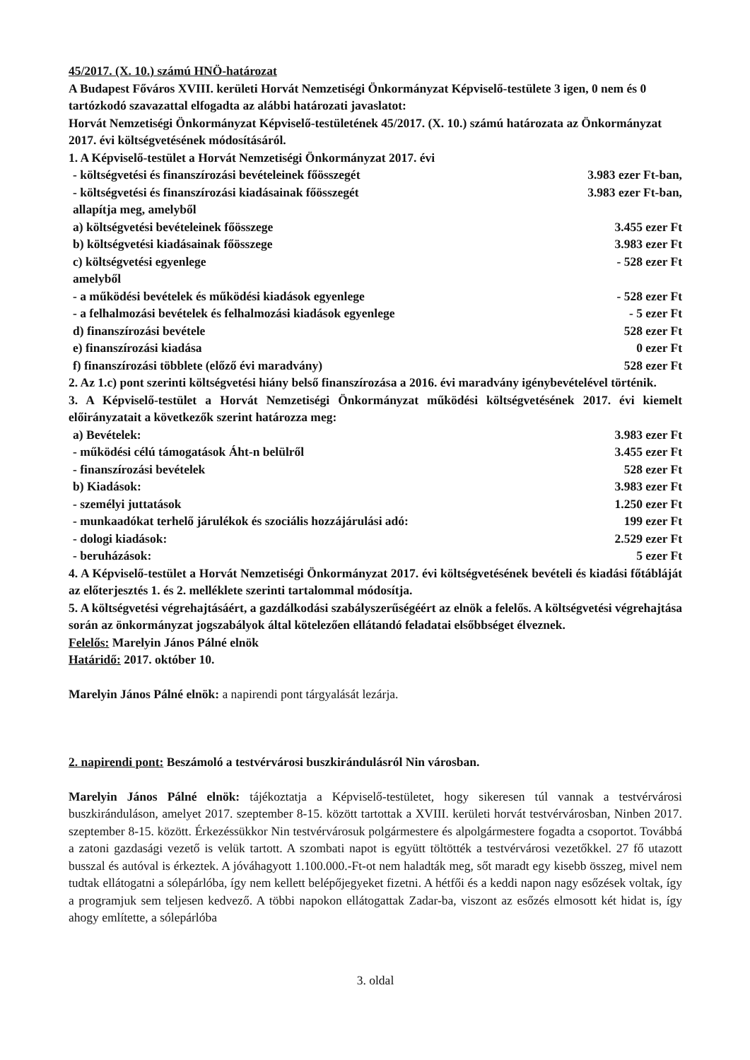45/2017. (X. 10.) számú HNÖ-határozat
A Budapest Főváros XVIII. kerületi Horvát Nemzetiségi Önkormányzat Képviselő-testülete 3 igen, 0 nem és 0 tartózkodó szavazattal elfogadta az alábbi határozati javaslatot:
Horvát Nemzetiségi Önkormányzat Képviselő-testületének 45/2017. (X. 10.) számú határozata az Önkormányzat 2017. évi költségvetésének módosításáról.
1. A Képviselő-testület a Horvát Nemzetiségi Önkormányzat 2017. évi
- költségvetési és finanszírozási bevételeinek főösszegét 3.983 ezer Ft-ban,
- költségvetési és finanszírozási kiadásainak főösszegét 3.983 ezer Ft-ban,
allapítja meg, amelyből
a) költségvetési bevételeinek főösszege 3.455 ezer Ft
b) költségvetési kiadásainak főösszege 3.983 ezer Ft
c) költségvetési egyenlege - 528 ezer Ft
amelyből
- a működési bevételek és működési kiadások egyenlege - 528 ezer Ft
- a felhalmozási bevételek és felhalmozási kiadások egyenlege - 5 ezer Ft
d) finanszírozási bevétele 528 ezer Ft
e) finanszírozási kiadása 0 ezer Ft
f) finanszírozási többlete (előző évi maradvány) 528 ezer Ft
2. Az 1.c) pont szerinti költségvetési hiány belső finanszírozása a 2016. évi maradvány igénybevételével történik.
3. A Képviselő-testület a Horvát Nemzetiségi Önkormányzat működési költségvetésének 2017. évi kiemelt előirányzatait a következők szerint határozza meg:
a) Bevételek: 3.983 ezer Ft
- működési célú támogatások Áht-n belülről 3.455 ezer Ft
- finanszírozási bevételek 528 ezer Ft
b) Kiadások: 3.983 ezer Ft
- személyi juttatások 1.250 ezer Ft
- munkaadókat terhelő járulékok és szociális hozzájárulási adó: 199 ezer Ft
- dologi kiadások: 2.529 ezer Ft
- beruházások: 5 ezer Ft
4. A Képviselő-testület a Horvát Nemzetiségi Önkormányzat 2017. évi költségvetésének bevételi és kiadási főtábláját az előterjesztés 1. és 2. melléklete szerinti tartalommal módosítja.
5. A költségvetési végrehajtásáért, a gazdálkodási szabályszerűségéért az elnök a felelős. A költségvetési végrehajtása során az önkormányzat jogszabályok által kötelezően ellátandó feladatai elsőbbséget élveznek.
Felelős: Marelyin János Pálné elnök
Határidő: 2017. október 10.
Marelyin János Pálné elnök: a napirendi pont tárgyalását lezárja.
2. napirendi pont: Beszámoló a testvérvárosi buszkirándulásról Nin városban.
Marelyin János Pálné elnök: tájékoztatja a Képviselő-testületet, hogy sikeresen túl vannak a testvérvárosi buszkiránduláson, amelyet 2017. szeptember 8-15. között tartottak a XVIII. kerületi horvát testvérvárosban, Ninben 2017. szeptember 8-15. között. Érkezéssükkor Nin testvérvárosuk polgármestere és alpolgármestere fogadta a csoportot. Továbbá a zatoni gazdasági vezető is velük tartott. A szombati napot is együtt töltötték a testvérvárosi vezetőkkel. 27 fő utazott busszal és autóval is érkeztek. A jóváhagyott 1.100.000.-Ft-ot nem haladták meg, sőt maradt egy kisebb összeg, mivel nem tudtak ellátogatni a sólepárlóba, így nem kellett belépőjegyeket fizetni. A hétfői és a keddi napon nagy esőzések voltak, így a programjuk sem teljesen kedvező. A többi napokon ellátogattak Zadar-ba, viszont az esőzés elmosott két hidat is, így ahogy említette, a sólepárlóba
3. oldal